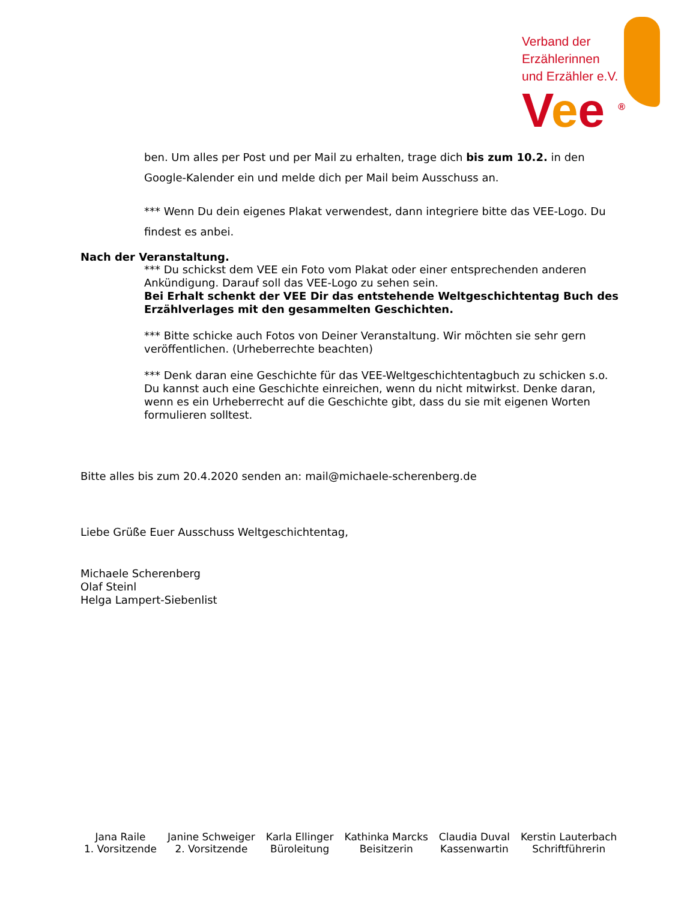Verband der
Erzählerinnen
und Erzähler e.V.
Vee <sup>®</sup>
ben. Um alles per Post und per Mail zu erhalten, trage dich bis zum 10.2. in den Google-Kalender ein und melde dich per Mail beim Ausschuss an.
*** Wenn Du dein eigenes Plakat verwendest, dann integriere bitte das VEE-Logo. Du findest es anbei.
Nach der Veranstaltung.
*** Du schickst dem VEE ein Foto vom Plakat oder einer entsprechenden anderen Ankündigung. Darauf soll das VEE-Logo zu sehen sein.
Bei Erhalt schenkt der VEE Dir das entstehende Weltgeschichtentag Buch des Erzählverlages mit den gesammelten Geschichten.
*** Bitte schicke auch Fotos von Deiner Veranstaltung. Wir möchten sie sehr gern veröffentlichen. (Urheberrechte beachten)
*** Denk daran eine Geschichte für das VEE-Weltgeschichtentagbuch zu schicken s.o. Du kannst auch eine Geschichte einreichen, wenn du nicht mitwirkst. Denke daran, wenn es ein Urheberrecht auf die Geschichte gibt, dass du sie mit eigenen Worten formulieren solltest.
Bitte alles bis zum 20.4.2020 senden an: mail@michaele-scherenberg.de
Liebe Grüße Euer Ausschuss Weltgeschichtentag,
Michaele Scherenberg
Olaf Steinl
Helga Lampert-Siebenlist
Jana Raile
1. Vorsitzende
Janine Schweiger
2. Vorsitzende
Karla Ellinger
Büroleitung
Kathinka Marcks
Beisitzerin
Claudia Duval
Kassenwartin
Kerstin Lauterbach
Schriftführerin